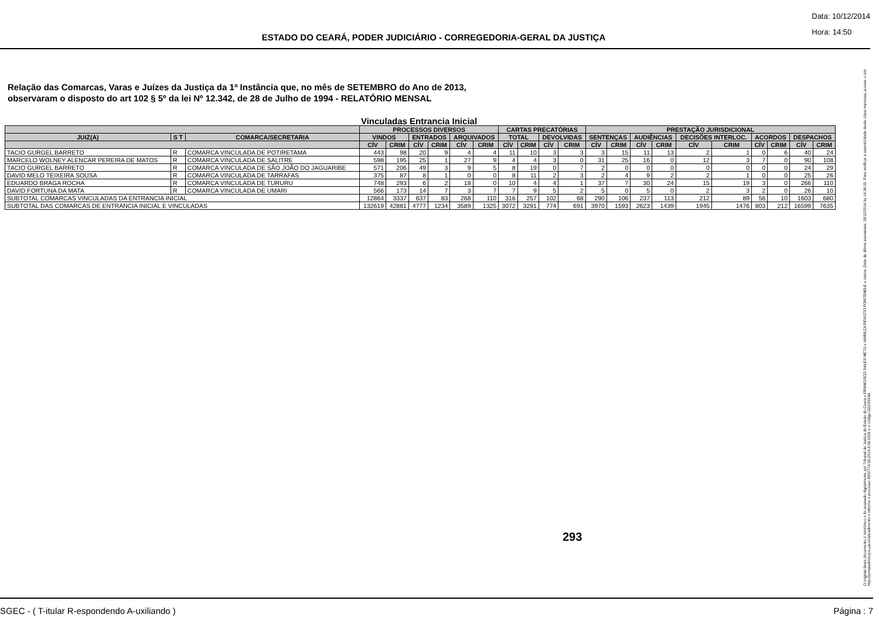Data: 10/12/2014
Hora: 14:50
ESTADO DO CEARÁ, PODER JUDICIÁRIO - CORREGEDORIA-GERAL DA JUSTIÇA
Relação das Comarcas, Varas e Juízes da Justiça da 1ª Instância que, no mês de SETEMBRO do Ano de 2013,
observaram o disposto do art 102 § 5º da lei Nº 12.342, de 28 de Julho de 1994 - RELATÓRIO MENSAL
Vinculadas Entrancia Inicial
| | | | PROCESSOS DIVERSOS | | | | | | CARTAS PRECATÓRIAS | | | | PRESTAÇÃO JURISDICIONAL | | | | | | | | | |
| --- | --- | --- | --- | --- | --- | --- | --- | --- | --- | --- | --- | --- | --- | --- | --- | --- | --- | --- | --- | --- | --- | --- |
| JUIZ(A) | S T | COMARCA/SECRETARIA | VINDOS | | ENTRADOS | | ARQUIVADOS | | TOTAL | | DEVOLVIDAS | | SENTENÇAS | | AUDIÊNCIAS | | DECISÕES INTERLOC. | | ACORDOS | | DESPACHOS | |
| | | | CÍV | CRIM | CÍV | CRIM | CÍV | CRIM | CÍV | CRIM | CÍV | CRIM | CÍV | CRIM | CÍV | CRIM | CÍV | CRIM | CÍV | CRIM | CÍV | CRIM |
| TACIO GURGEL BARRETO | R | COMARCA VINCULADA DE POTIRETAMA | 443 | 98 | 20 | 9 | 4 | 4 | 11 | 10 | 3 | 3 | 3 | 15 | 11 | 13 | 2 | 1 | 0 | 6 | 40 | 24 |
| MARCELO WOLNEY ALENCAR PEREIRA DE MATOS | R | COMARCA VINCULADA DE SALITRE | 598 | 195 | 25 | 1 | 27 | 9 | 4 | 4 | 3 | 0 | 31 | 25 | 16 | 0 | 12 | 3 | 7 | 0 | 90 | 108 |
| TACIO GURGEL BARRETO | R | COMARCA VINCULADA DE SÃO JOÃO DO JAGUARIBE | 571 | 206 | 49 | 3 | 9 | 5 | 8 | 19 | 0 | 7 | 2 | 0 | 0 | 0 | 0 | 0 | 0 | 0 | 24 | 29 |
| DAVID MELO TEIXEIRA SOUSA | R | COMARCA VINCULADA DE TARRAFAS | 375 | 87 | 8 | 1 | 0 | 0 | 8 | 11 | 2 | 3 | 2 | 4 | 9 | 2 | 2 | 1 | 0 | 0 | 25 | 26 |
| EDUARDO BRAGA ROCHA | R | COMARCA VINCULADA DE TURURU | 748 | 293 | 6 | 2 | 18 | 0 | 10 | 4 | 4 | 1 | 37 | 7 | 30 | 24 | 15 | 19 | 3 | 0 | 266 | 110 |
| DAVID FORTUNA DA MATA | R | COMARCA VINCULADA DE UMARI | 566 | 173 | 14 | 7 | 3 | 7 | 7 | 9 | 5 | 2 | 5 | 0 | 5 | 0 | 2 | 3 | 2 | 0 | 26 | 10 |
| SUBTOTAL COMARCAS VINCULADAS DA ENTRANCIA INICIAL | | | 12864 | 3337 | 637 | 83 | 268 | 110 | 316 | 257 | 102 | 68 | 290 | 106 | 237 | 113 | 212 | 89 | 56 | 10 | 1603 | 680 |
| SUBTOTAL DAS COMARCAS DE ENTRANCIA INICIAL E VINCULADAS | | | 132619 | 42881 | 4777 | 1234 | 3589 | 1325 | 3072 | 3291 | 774 | 691 | 3970 | 1593 | 2623 | 1439 | 1945 | 1476 | 803 | 212 | 16599 | 7635 |
293
O original deste documento é eletrônico e foi assinado digitalmente por Tribunal de Justica do Estado do Ceara e FRANCISCO SALES NETO e MARILZA PEIXOTO FONTENELE e outros. Data da última assinatura: 18/12/2014 às 14:38:15. Para verificar a autenticidade desta cópia impressa, acesse o site http://portaladmin.tjce.jus.br/atendimento e informe o processo 8502774-93.2014.8.06.0026 e o código OZ20SX96.
SGEC - ( T-itular R-espondendo A-uxiliando ) Página : 7